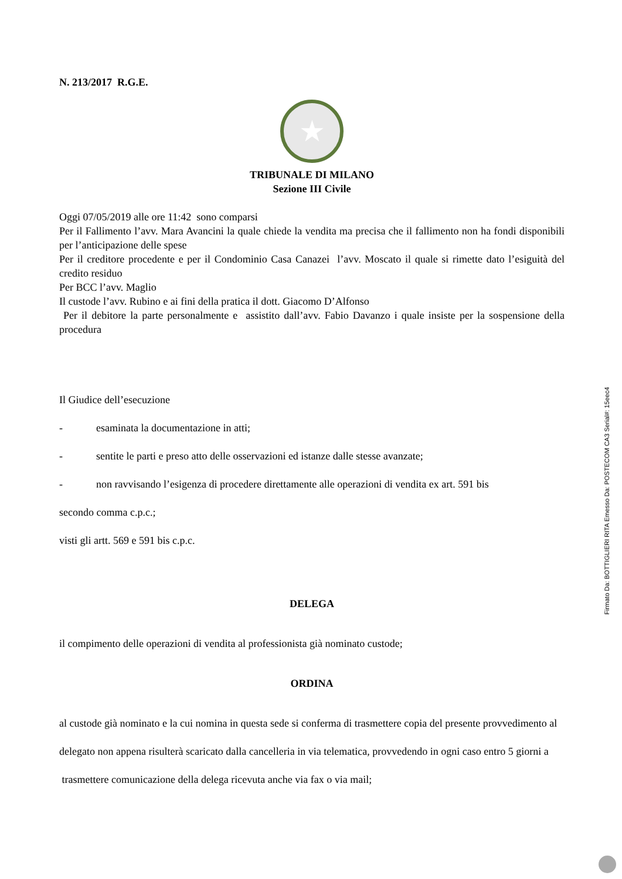N. 213/2017 R.G.E.
★
TRIBUNALE DI MILANO
Sezione III Civile
Oggi 07/05/2019 alle ore 11:42 sono comparsi
Per il Fallimento l’avv. Mara Avancini la quale chiede la vendita ma precisa che il fallimento non ha fondi disponibili per l’anticipazione delle spese
Per il creditore procedente e per il Condominio Casa Canazei l’avv. Moscato il quale si rimette dato l’esiguità del credito residuo
Per BCC l’avv. Maglio
Il custode l’avv. Rubino e ai fini della pratica il dott. Giacomo D’Alfonso
Per il debitore la parte personalmente e assistito dall’avv. Fabio Davanzo i quale insiste per la sospensione della procedura
Il Giudice dell’esecuzione
- esaminata la documentazione in atti;
- sentite le parti e preso atto delle osservazioni ed istanze dalle stesse avanzate;
- non ravvisando l’esigenza di procedere direttamente alle operazioni di vendita ex art. 591 bis
secondo comma c.p.c.;
visti gli artt. 569 e 591 bis c.p.c.
DELEGA
il compimento delle operazioni di vendita al professionista già nominato custode;
ORDINA
al custode già nominato e la cui nomina in questa sede si conferma di trasmettere copia del presente provvedimento al delegato non appena risulterà scaricato dalla cancelleria in via telematica, provvedendo in ogni caso entro 5 giorni a trasmettere comunicazione della delega ricevuta anche via fax o via mail;
Firmato Da: BOTTIGLIERI RITA Emesso Da: POSTECOM CA3 Serial#: 15eec4